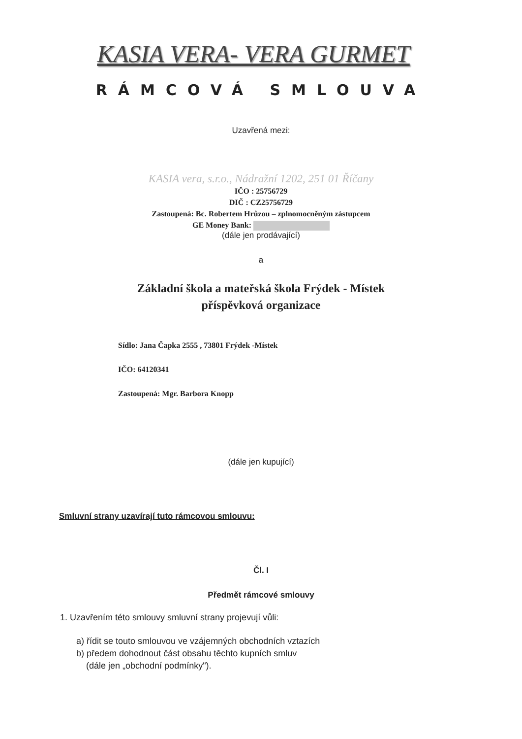KASIA VERA- VERA GURMET
RÁMCOVÁ SMLOUVA
Uzavřená mezi:
KASIA vera, s.r.o., Nádražní 1202, 251 01 Říčany
IČO : 25756729
DIČ : CZ25756729
Zastoupená: Bc. Robertem Hrůzou – zplnomocněným zástupcem
GE Money Bank:
(dále jen prodávající)
a
Základní škola a mateřská škola Frýdek - Místek
příspěvková organizace
Sídlo: Jana Čapka 2555 , 73801 Frýdek -Místek
IČO: 64120341
Zastoupená: Mgr. Barbora Knopp
(dále jen kupující)
Smluvní strany uzavírají tuto rámcovou smlouvu:
Čl. I
Předmět rámcové smlouvy
1. Uzavřením této smlouvy smluvní strany projevují vůli:
a) řídit se touto smlouvou ve vzájemných obchodních vztazích
b) předem dohodnout část obsahu těchto kupních smluv
(dále jen „obchodní podmínky").